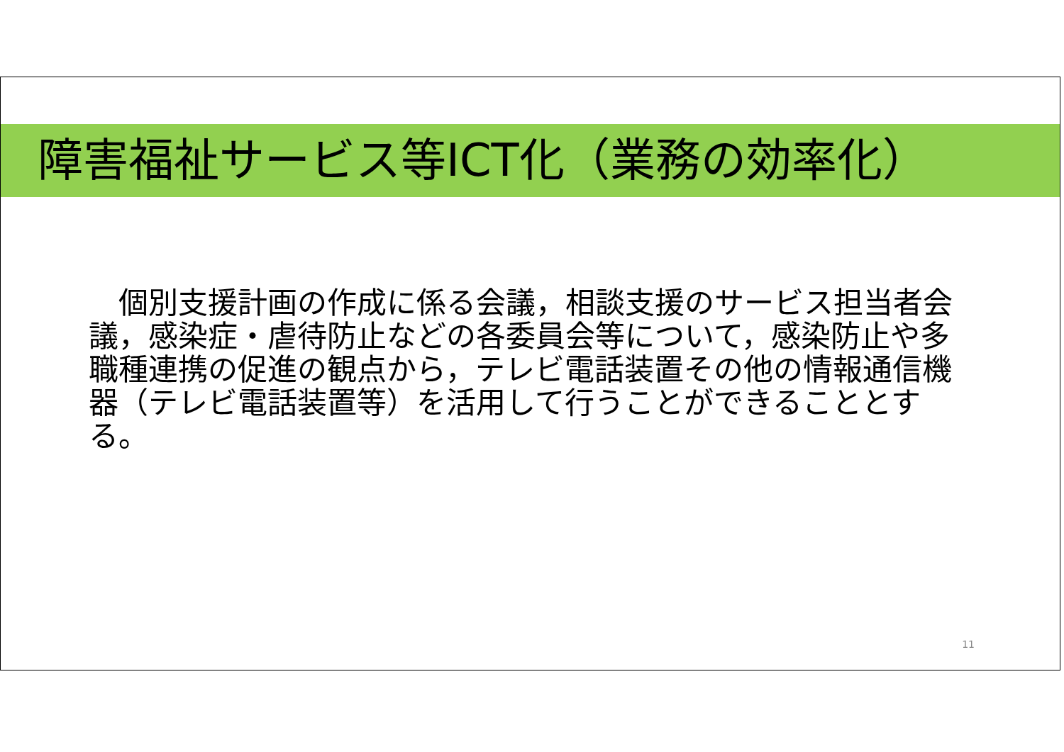障害福祉サービス等ICT化（業務の効率化）
　個別支援計画の作成に係る会議，相談支援のサービス担当者会議，感染症・虐待防止などの各委員会等について，感染防止や多職種連携の促進の観点から，テレビ電話装置その他の情報通信機器（テレビ電話装置等）を活用して行うことができることとする。
11